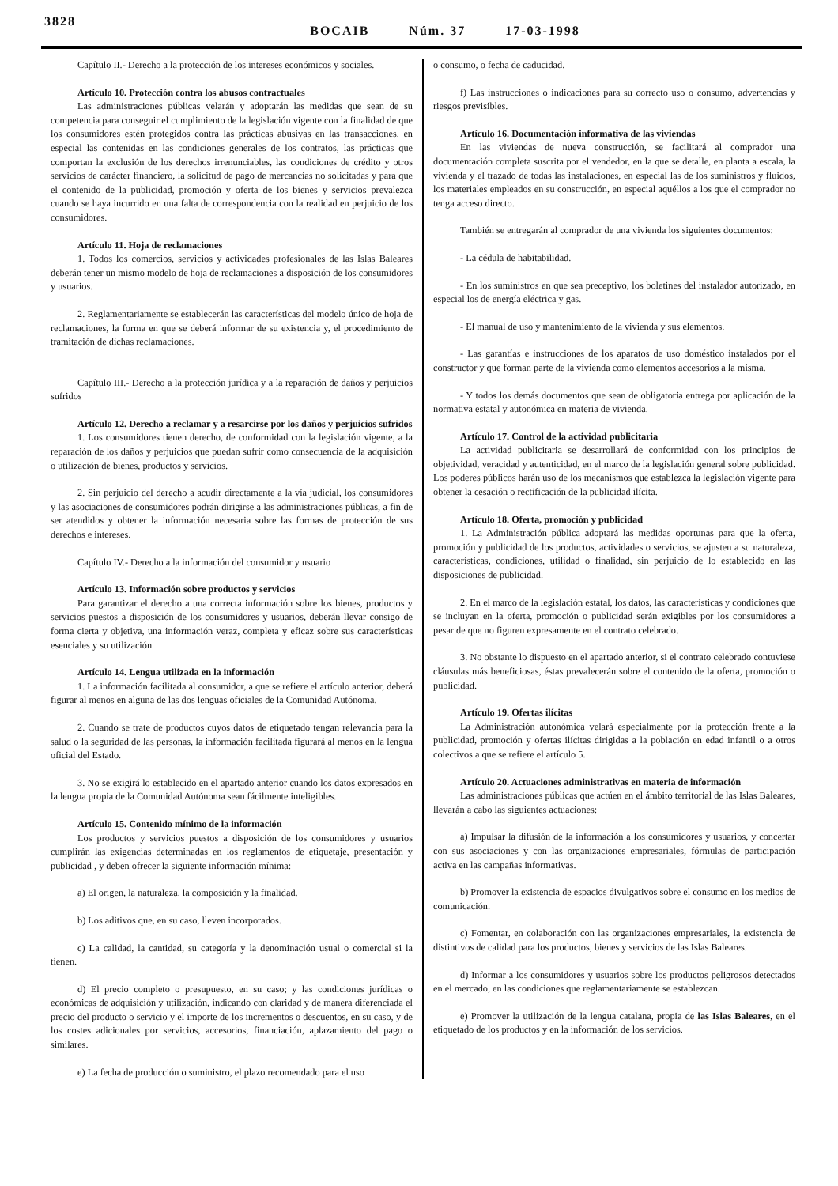3828
BOCAIB Núm. 37 17-03-1998
Capítulo II.- Derecho a la protección de los intereses económicos y sociales.
Artículo 10. Protección contra los abusos contractuales
Las administraciones públicas velarán y adoptarán las medidas que sean de su competencia para conseguir el cumplimiento de la legislación vigente con la finalidad de que los consumidores estén protegidos contra las prácticas abusivas en las transacciones, en especial las contenidas en las condiciones generales de los contratos, las prácticas que comportan la exclusión de los derechos irrenunciables, las condiciones de crédito y otros servicios de carácter financiero, la solicitud de pago de mercancías no solicitadas y para que el contenido de la publicidad, promoción y oferta de los bienes y servicios prevalezca cuando se haya incurrido en una falta de correspondencia con la realidad en perjuicio de los consumidores.
Artículo 11. Hoja de reclamaciones
1. Todos los comercios, servicios y actividades profesionales de las Islas Baleares deberán tener un mismo modelo de hoja de reclamaciones a disposición de los consumidores y usuarios.
2. Reglamentariamente se establecerán las características del modelo único de hoja de reclamaciones, la forma en que se deberá informar de su existencia y, el procedimiento de tramitación de dichas reclamaciones.
Capítulo III.- Derecho a la protección jurídica y a la reparación de daños y perjuicios sufridos
Artículo 12. Derecho a reclamar y a resarcirse por los daños y perjuicios sufridos
1. Los consumidores tienen derecho, de conformidad con la legislación vigente, a la reparación de los daños y perjuicios que puedan sufrir como consecuencia de la adquisición o utilización de bienes, productos y servicios.
2. Sin perjuicio del derecho a acudir directamente a la vía judicial, los consumidores y las asociaciones de consumidores podrán dirigirse a las administraciones públicas, a fin de ser atendidos y obtener la información necesaria sobre las formas de protección de sus derechos e intereses.
Capítulo IV.- Derecho a la información del consumidor y usuario
Artículo 13. Información sobre productos y servicios
Para garantizar el derecho a una correcta información sobre los bienes, productos y servicios puestos a disposición de los consumidores y usuarios, deberán llevar consigo de forma cierta y objetiva, una información veraz, completa y eficaz sobre sus características esenciales y su utilización.
Artículo 14. Lengua utilizada en la información
1. La información facilitada al consumidor, a que se refiere el artículo anterior, deberá figurar al menos en alguna de las dos lenguas oficiales de la Comunidad Autónoma.
2. Cuando se trate de productos cuyos datos de etiquetado tengan relevancia para la salud o la seguridad de las personas, la información facilitada figurará al menos en la lengua oficial del Estado.
3. No se exigirá lo establecido en el apartado anterior cuando los datos expresados en la lengua propia de la Comunidad Autónoma sean fácilmente inteligibles.
Artículo 15. Contenido mínimo de la información
Los productos y servicios puestos a disposición de los consumidores y usuarios cumplirán las exigencias determinadas en los reglamentos de etiquetaje, presentación y publicidad , y deben ofrecer la siguiente información mínima:
a) El origen, la naturaleza, la composición y la finalidad.
b) Los aditivos que, en su caso, lleven incorporados.
c) La calidad, la cantidad, su categoría y la denominación usual o comercial si la tienen.
d) El precio completo o presupuesto, en su caso; y las condiciones jurídicas o económicas de adquisición y utilización, indicando con claridad y de manera diferenciada el precio del producto o servicio y el importe de los incrementos o descuentos, en su caso, y de los costes adicionales por servicios, accesorios, financiación, aplazamiento del pago o similares.
e) La fecha de producción o suministro, el plazo recomendado para el uso
o consumo, o fecha de caducidad.
f) Las instrucciones o indicaciones para su correcto uso o consumo, advertencias y riesgos previsibles.
Artículo 16. Documentación informativa de las viviendas
En las viviendas de nueva construcción, se facilitará al comprador una documentación completa suscrita por el vendedor, en la que se detalle, en planta a escala, la vivienda y el trazado de todas las instalaciones, en especial las de los suministros y fluidos, los materiales empleados en su construcción, en especial aquéllos a los que el comprador no tenga acceso directo.
También se entregarán al comprador de una vivienda los siguientes documentos:
- La cédula de habitabilidad.
- En los suministros en que sea preceptivo, los boletines del instalador autorizado, en especial los de energía eléctrica y gas.
- El manual de uso y mantenimiento de la vivienda y sus elementos.
- Las garantías e instrucciones de los aparatos de uso doméstico instalados por el constructor y que forman parte de la vivienda como elementos accesorios a la misma.
- Y todos los demás documentos que sean de obligatoria entrega por aplicación de la normativa estatal y autonómica en materia de vivienda.
Artículo 17. Control de la actividad publicitaria
La actividad publicitaria se desarrollará de conformidad con los principios de objetividad, veracidad y autenticidad, en el marco de la legislación general sobre publicidad. Los poderes públicos harán uso de los mecanismos que establezca la legislación vigente para obtener la cesación o rectificación de la publicidad ilícita.
Artículo 18. Oferta, promoción y publicidad
1. La Administración pública adoptará las medidas oportunas para que la oferta, promoción y publicidad de los productos, actividades o servicios, se ajusten a su naturaleza, características, condiciones, utilidad o finalidad, sin perjuicio de lo establecido en las disposiciones de publicidad.
2. En el marco de la legislación estatal, los datos, las características y condiciones que se incluyan en la oferta, promoción o publicidad serán exigibles por los consumidores a pesar de que no figuren expresamente en el contrato celebrado.
3. No obstante lo dispuesto en el apartado anterior, si el contrato celebrado contuviese cláusulas más beneficiosas, éstas prevalecerán sobre el contenido de la oferta, promoción o publicidad.
Artículo 19. Ofertas ilícitas
La Administración autonómica velará especialmente por la protección frente a la publicidad, promoción y ofertas ilícitas dirigidas a la población en edad infantil o a otros colectivos a que se refiere el artículo 5.
Artículo 20. Actuaciones administrativas en materia de información
Las administraciones públicas que actúen en el ámbito territorial de las Islas Baleares, llevarán a cabo las siguientes actuaciones:
a) Impulsar la difusión de la información a los consumidores y usuarios, y concertar con sus asociaciones y con las organizaciones empresariales, fórmulas de participación activa en las campañas informativas.
b) Promover la existencia de espacios divulgativos sobre el consumo en los medios de comunicación.
c) Fomentar, en colaboración con las organizaciones empresariales, la existencia de distintivos de calidad para los productos, bienes y servicios de las Islas Baleares.
d) Informar a los consumidores y usuarios sobre los productos peligrosos detectados en el mercado, en las condiciones que reglamentariamente se establezcan.
e) Promover la utilización de la lengua catalana, propia de las Islas Baleares, en el etiquetado de los productos y en la información de los servicios.